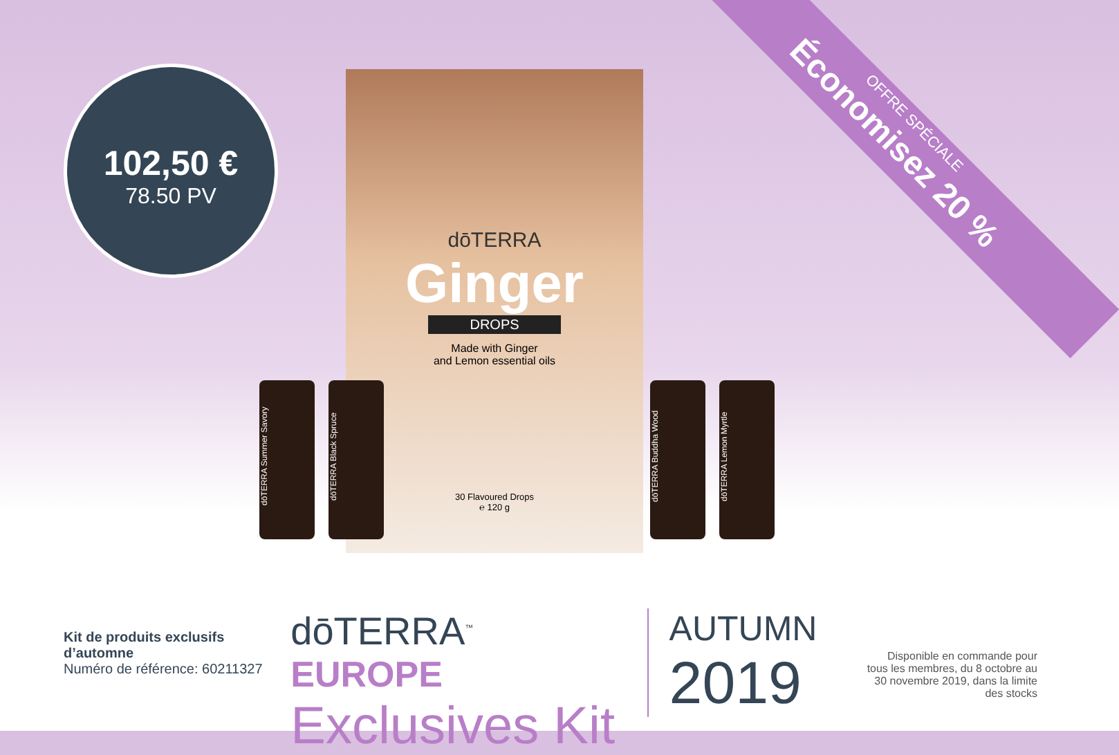102,50 €
78.50 PV
OFFRE SPÉCIALE
Économisez 20 %
dōTERRA
Ginger
DROPS
Made with Ginger
and Lemon essential oils
30 Flavoured Drops
℮ 120 g
dōTERRA Summer Savory
dōTERRA Black Spruce
dōTERRA Buddha Wood
dōTERRA Lemon Myrtle
Kit de produits exclusifs d’automne
Numéro de référence: 60211327
dōTERRA<sup>™</sup> EUROPE
Exclusives Kit
AUTUMN
2019
Disponible en commande pour tous les membres, du 8 octobre au 30 novembre 2019, dans la limite des stocks